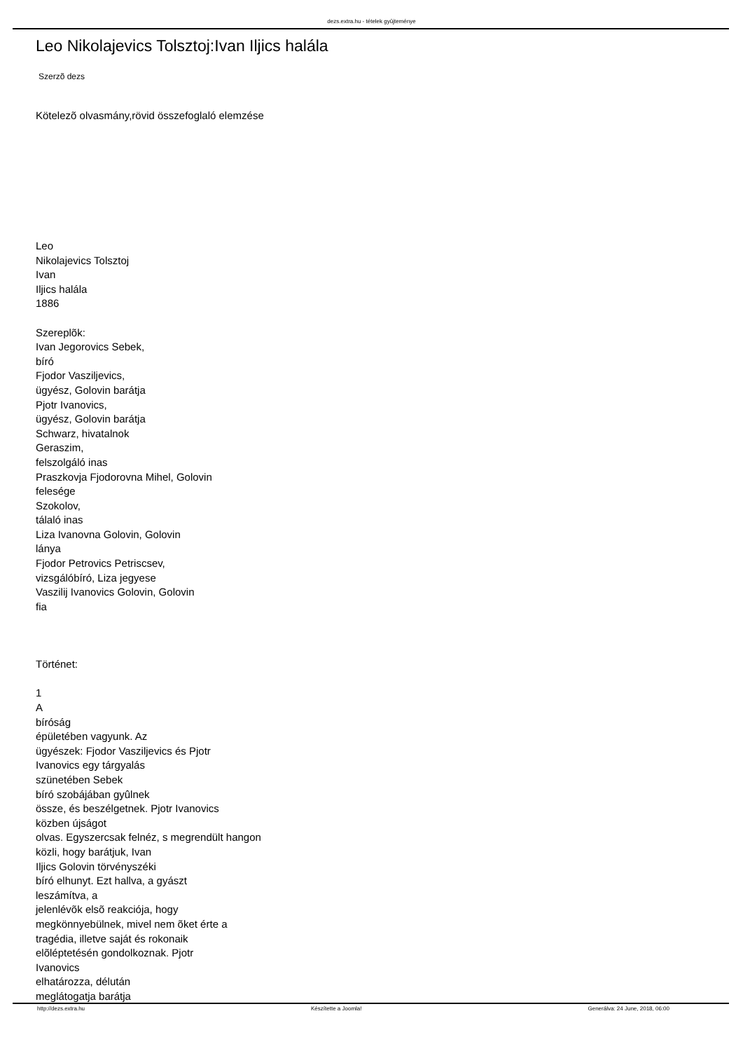dezs.extra.hu - tételek gyûjteménye
Leo Nikolajevics Tolsztoj:Ivan Iljics halála
Szerzõ dezs
Kötelezõ olvasmány,rövid összefoglaló elemzése
Leo
Nikolajevics Tolsztoj
Ivan
Iljics halála
1886
Szereplõk:
Ivan Jegorovics Sebek,
bíró
Fjodor Vasziljevics,
ügyész, Golovin barátja
Pjotr Ivanovics,
ügyész, Golovin barátja
Schwarz, hivatalnok
Geraszim,
felszolgáló inas
Praszkovja Fjodorovna Mihel, Golovin
felesége
Szokolov,
tálaló inas
Liza Ivanovna Golovin, Golovin
lánya
Fjodor Petrovics Petriscsev,
vizsgálóbíró, Liza jegyese
Vaszilij Ivanovics Golovin, Golovin
fia
Történet:
1
A
bíróság
épületében vagyunk. Az
ügyészek: Fjodor Vasziljevics és Pjotr
Ivanovics egy tárgyalás
szünetében Sebek
bíró szobájában gyûlnek
össze, és beszélgetnek. Pjotr Ivanovics
közben újságot
olvas. Egyszercsak felnéz, s megrendült hangon
közli, hogy barátjuk, Ivan
Iljics Golovin törvényszéki
bíró elhunyt. Ezt hallva, a gyászt
leszámítva, a
jelenlévõk elsõ reakciója, hogy
megkönnyebülnek, mivel nem õket érte a
tragédia, illetve saját és rokonaik
elõléptetésén gondolkoznak. Pjotr
Ivanovics
elhatározza, délután
meglátogatja barátja
http://dezs.extra.hu Készítette a Joomla! Generálva: 24 June, 2018, 06:00